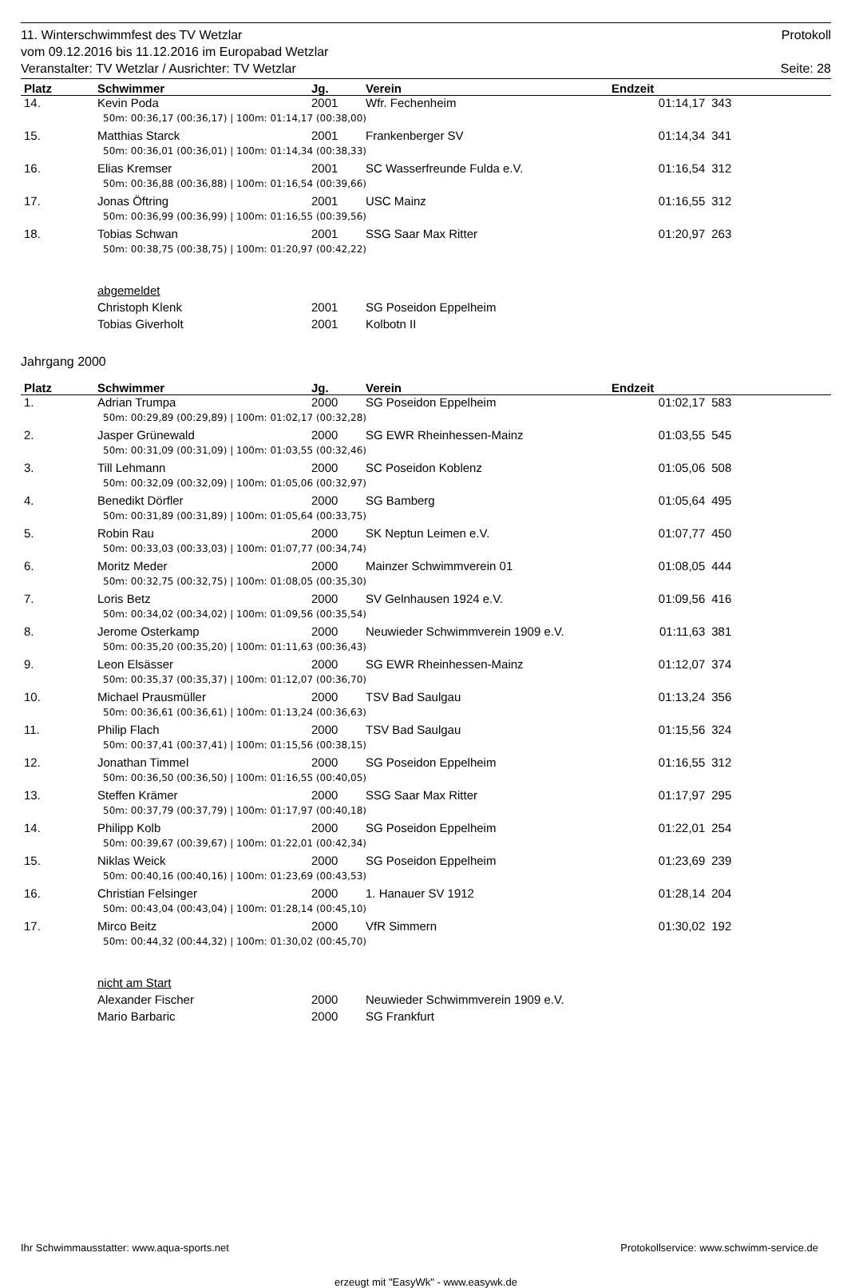11. Winterschwimmfest des TV Wetzlar Protokoll
vom 09.12.2016 bis 11.12.2016 im Europabad Wetzlar
Veranstalter: TV Wetzlar / Ausrichter: TV Wetzlar Seite: 28
| Platz | Schwimmer | Jg. | Verein | Endzeit | | |
| --- | --- | --- | --- | --- | --- | --- |
| 14. | Kevin Poda | 2001 | Wfr. Fechenheim | 01:14,17 | | 343 |
| 50m: 00:36,17 (00:36,17) / 100m: 01:14,17 (00:38,00) | | | | | | |
| 15. | Matthias Starck | 2001 | Frankenberger SV | 01:14,34 | | 341 |
| 50m: 00:36,01 (00:36,01) / 100m: 01:14,34 (00:38,33) | | | | | | |
| 16. | Elias Kremser | 2001 | SC Wasserfreunde Fulda e.V. | 01:16,54 | | 312 |
| 50m: 00:36,88 (00:36,88) / 100m: 01:16,54 (00:39,66) | | | | | | |
| 17. | Jonas Öftring | 2001 | USC Mainz | 01:16,55 | | 312 |
| 50m: 00:36,99 (00:36,99) / 100m: 01:16,55 (00:39,56) | | | | | | |
| 18. | Tobias Schwan | 2001 | SSG Saar Max Ritter | 01:20,97 | | 263 |
| 50m: 00:38,75 (00:38,75) / 100m: 01:20,97 (00:42,22) | | | | | | |
| | abgemeldet | | | | | |
| | Christoph Klenk | 2001 | SG Poseidon Eppelheim | | | |
| | Tobias Giverholt | 2001 | Kolbotn II | | | |
Jahrgang 2000
| Platz | Schwimmer | Jg. | Verein | Endzeit | | |
| --- | --- | --- | --- | --- | --- | --- |
| 1. | Adrian Trumpa | 2000 | SG Poseidon Eppelheim | 01:02,17 | | 583 |
| 50m: 00:29,89 (00:29,89) / 100m: 01:02,17 (00:32,28) | | | | | | |
| 2. | Jasper Grünewald | 2000 | SG EWR Rheinhessen-Mainz | 01:03,55 | | 545 |
| 50m: 00:31,09 (00:31,09) / 100m: 01:03,55 (00:32,46) | | | | | | |
| 3. | Till Lehmann | 2000 | SC Poseidon Koblenz | 01:05,06 | | 508 |
| 50m: 00:32,09 (00:32,09) / 100m: 01:05,06 (00:32,97) | | | | | | |
| 4. | Benedikt Dörfler | 2000 | SG Bamberg | 01:05,64 | | 495 |
| 50m: 00:31,89 (00:31,89) / 100m: 01:05,64 (00:33,75) | | | | | | |
| 5. | Robin Rau | 2000 | SK Neptun Leimen e.V. | 01:07,77 | | 450 |
| 50m: 00:33,03 (00:33,03) / 100m: 01:07,77 (00:34,74) | | | | | | |
| 6. | Moritz Meder | 2000 | Mainzer Schwimmverein 01 | 01:08,05 | | 444 |
| 50m: 00:32,75 (00:32,75) / 100m: 01:08,05 (00:35,30) | | | | | | |
| 7. | Loris Betz | 2000 | SV Gelnhausen 1924 e.V. | 01:09,56 | | 416 |
| 50m: 00:34,02 (00:34,02) / 100m: 01:09,56 (00:35,54) | | | | | | |
| 8. | Jerome Osterkamp | 2000 | Neuwieder Schwimmverein 1909 e.V. | 01:11,63 | | 381 |
| 50m: 00:35,20 (00:35,20) / 100m: 01:11,63 (00:36,43) | | | | | | |
| 9. | Leon Elsässer | 2000 | SG EWR Rheinhessen-Mainz | 01:12,07 | | 374 |
| 50m: 00:35,37 (00:35,37) / 100m: 01:12,07 (00:36,70) | | | | | | |
| 10. | Michael Prausmüller | 2000 | TSV Bad Saulgau | 01:13,24 | | 356 |
| 50m: 00:36,61 (00:36,61) / 100m: 01:13,24 (00:36,63) | | | | | | |
| 11. | Philip Flach | 2000 | TSV Bad Saulgau | 01:15,56 | | 324 |
| 50m: 00:37,41 (00:37,41) / 100m: 01:15,56 (00:38,15) | | | | | | |
| 12. | Jonathan Timmel | 2000 | SG Poseidon Eppelheim | 01:16,55 | | 312 |
| 50m: 00:36,50 (00:36,50) / 100m: 01:16,55 (00:40,05) | | | | | | |
| 13. | Steffen Krämer | 2000 | SSG Saar Max Ritter | 01:17,97 | | 295 |
| 50m: 00:37,79 (00:37,79) / 100m: 01:17,97 (00:40,18) | | | | | | |
| 14. | Philipp Kolb | 2000 | SG Poseidon Eppelheim | 01:22,01 | | 254 |
| 50m: 00:39,67 (00:39,67) / 100m: 01:22,01 (00:42,34) | | | | | | |
| 15. | Niklas Weick | 2000 | SG Poseidon Eppelheim | 01:23,69 | | 239 |
| 50m: 00:40,16 (00:40,16) / 100m: 01:23,69 (00:43,53) | | | | | | |
| 16. | Christian Felsinger | 2000 | 1. Hanauer SV 1912 | 01:28,14 | | 204 |
| 50m: 00:43,04 (00:43,04) / 100m: 01:28,14 (00:45,10) | | | | | | |
| 17. | Mirco Beitz | 2000 | VfR Simmern | 01:30,02 | | 192 |
| 50m: 00:44,32 (00:44,32) / 100m: 01:30,02 (00:45,70) | | | | | | |
| | nicht am Start | | | | | |
| | Alexander Fischer | 2000 | Neuwieder Schwimmverein 1909 e.V. | | | |
| | Mario Barbaric | 2000 | SG Frankfurt | | | |
Ihr Schwimmausstatter: www.aqua-sports.net Protokollservice: www.schwimm-service.de
erzeugt mit "EasyWk" - www.easywk.de